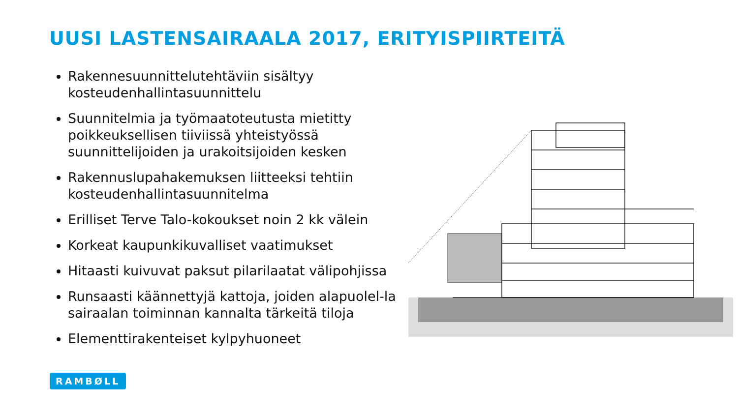UUSI LASTENSAIRAALA 2017, ERITYISPIIRTEITÄ
Rakennesuunnittelutehtäviin sisältyy kosteudenhallintasuunnittelu
Suunnitelmia ja työmaatoteutusta mietitty poikkeuksellisen tiiviissä yhteistyössä suunnittelijoiden ja urakoitsijoiden kesken
Rakennuslupahakemuksen liitteeksi tehtiin kosteudenhallintasuunnitelma
Erilliset Terve Talo-kokoukset noin 2 kk välein
Korkeat kaupunkikuvalliset vaatimukset
Hitaasti kuivuvat paksut pilarilaatat välipohjissa
Runsaasti käännettyjä kattoja, joiden alapuolel-la sairaalan toiminnan kannalta tärkeitä tiloja
Elementtirakenteiset kylpyhuoneet
RAMBØLL